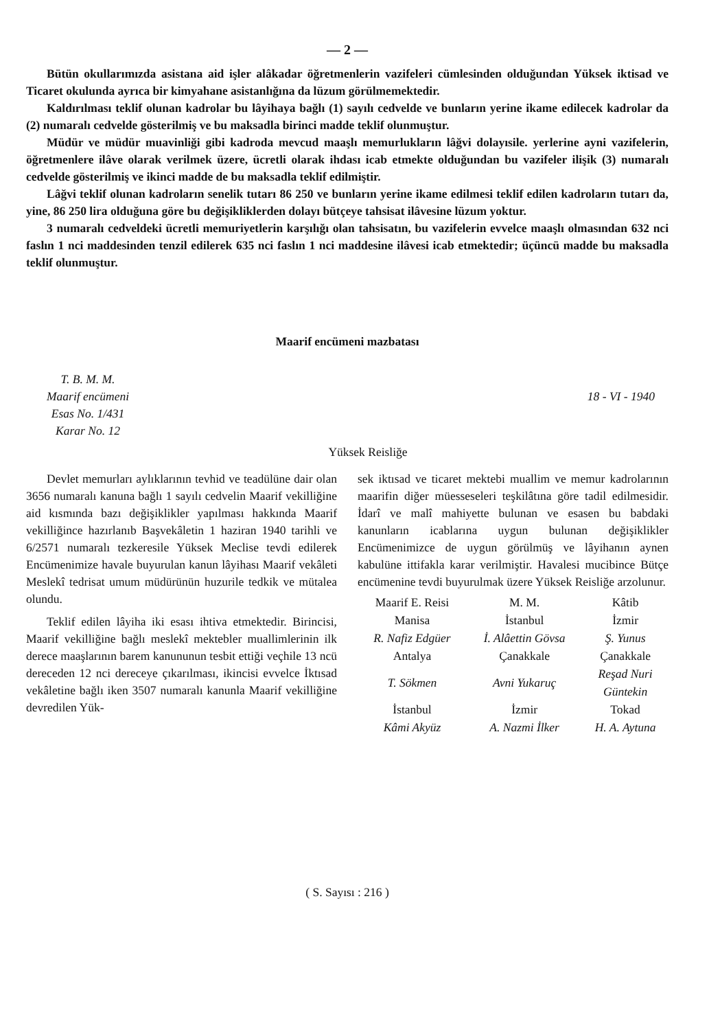— 2 —
Bütün okullarımızda asistana aid işler alâkadar öğretmenlerin vazifeleri cümlesinden olduğundan Yüksek iktisad ve Ticaret okulunda ayrıca bir kimyahane asistanlığına da lüzum görülmemektedir.
Kaldırılması teklif olunan kadrolar bu lâyihaya bağlı (1) sayılı cedvelde ve bunların yerine ikame edilecek kadrolar da (2) numaralı cedvelde gösterilmiş ve bu maksadla birinci madde teklif olunmuştur.
Müdür ve müdür muavinliği gibi kadroda mevcud maaşlı memurlukların lâğvi dolayısile. yerlerine ayni vazifelerin, öğretmenlere ilâve olarak verilmek üzere, ücretli olarak ihdası icab etmekte olduğundan bu vazifeler ilişik (3) numaralı cedvelde gösterilmiş ve ikinci madde de bu maksadla teklif edilmiştir.
Lâğvi teklif olunan kadroların senelik tutarı 86 250 ve bunların yerine ikame edilmesi teklif edilen kadroların tutarı da, yine, 86 250 lira olduğuna göre bu değişikliklerden dolayı bütçeye tahsisat ilâvesine lüzum yoktur.
3 numaralı cedveldeki ücretli memuriyetlerin karşılığı olan tahsisatın, bu vazifelerin evvelce maaşlı olmasından 632 nci faslın 1 nci maddesinden tenzil edilerek 635 nci faslın 1 nci maddesine ilâvesi icab etmektedir; üçüncü madde bu maksadla teklif olunmuştur.
Maarif encümeni mazbatası
T. B. M. M.
Maarif encümeni
Esas No. 1/431
Karar No. 12
18 - VI - 1940
Yüksek Reisliğe
Devlet memurları aylıklarının tevhid ve teadülüne dair olan 3656 numaralı kanuna bağlı 1 sayılı cedvelin Maarif vekilliğine aid kısmında bazı değişiklikler yapılması hakkında Maarif vekilliğince hazırlanıb Başvekâletin 1 haziran 1940 tarihli ve 6/2571 numaralı tezkeresile Yüksek Meclise tevdi edilerek Encümenimize havale buyurulan kanun lâyihası Maarif vekâleti Meslekî tedrisat umum müdürünün huzurile tedkik ve mütalea olundu.
Teklif edilen lâyiha iki esası ihtiva etmektedir. Birincisi, Maarif vekilliğine bağlı meslekî mektebler muallimlerinin ilk derece maaşlarının barem kanununun tesbit ettiği veçhile 13 ncü dereceden 12 nci dereceye çıkarılması, ikincisi evvelce İktısad vekâletine bağlı iken 3507 numaralı kanunla Maarif vekilliğine devredilen Yük-
sek iktısad ve ticaret mektebi muallim ve memur kadrolarının maarifin diğer müesseseleri teşkilâtına göre tadil edilmesidir. İdarî ve malî mahiyette bulunan ve esasen bu babdaki kanunların icablarına uygun bulunan değişiklikler Encümenimizce de uygun görülmüş ve lâyihanın aynen kabulüne ittifakla karar verilmiştir. Havalesi mucibince Bütçe encümenine tevdi buyurulmak üzere Yüksek Reisliğe arzolunur.
| Maarif E. Reisi | M. M. | Kâtib |
| Manisa | İstanbul | İzmir |
| R. Nafiz Edgüer | İ. Alâettin Gövsa | Ş. Yunus |
| Antalya | Çanakkale | Çanakkale |
| T. Sökmen | Avni Yukaruç | Reşad Nuri Güntekin |
| İstanbul | İzmir | Tokad |
| Kâmi Akyüz | A. Nazmi İlker | H. A. Aytuna |
( S. Sayısı : 216 )